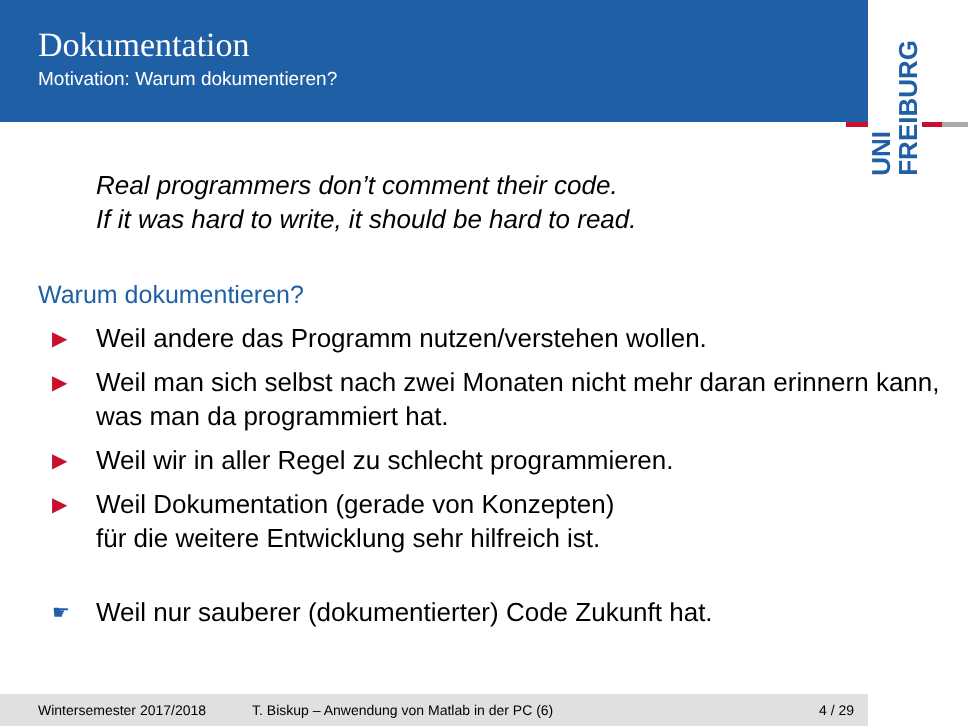Dokumentation
Motivation: Warum dokumentieren?
UNI
FREIBURG
Real programmers don’t comment their code.
If it was hard to write, it should be hard to read.
Warum dokumentieren?
▶ Weil andere das Programm nutzen/verstehen wollen.
▶ Weil man sich selbst nach zwei Monaten nicht mehr daran erinnern kann, was man da programmiert hat.
▶ Weil wir in aller Regel zu schlecht programmieren.
▶ Weil Dokumentation (gerade von Konzepten)
für die weitere Entwicklung sehr hilfreich ist.
☛ Weil nur sauberer (dokumentierter) Code Zukunft hat.
Wintersemester 2017/2018 T. Biskup – Anwendung von Matlab in der PC (6) 4 / 29